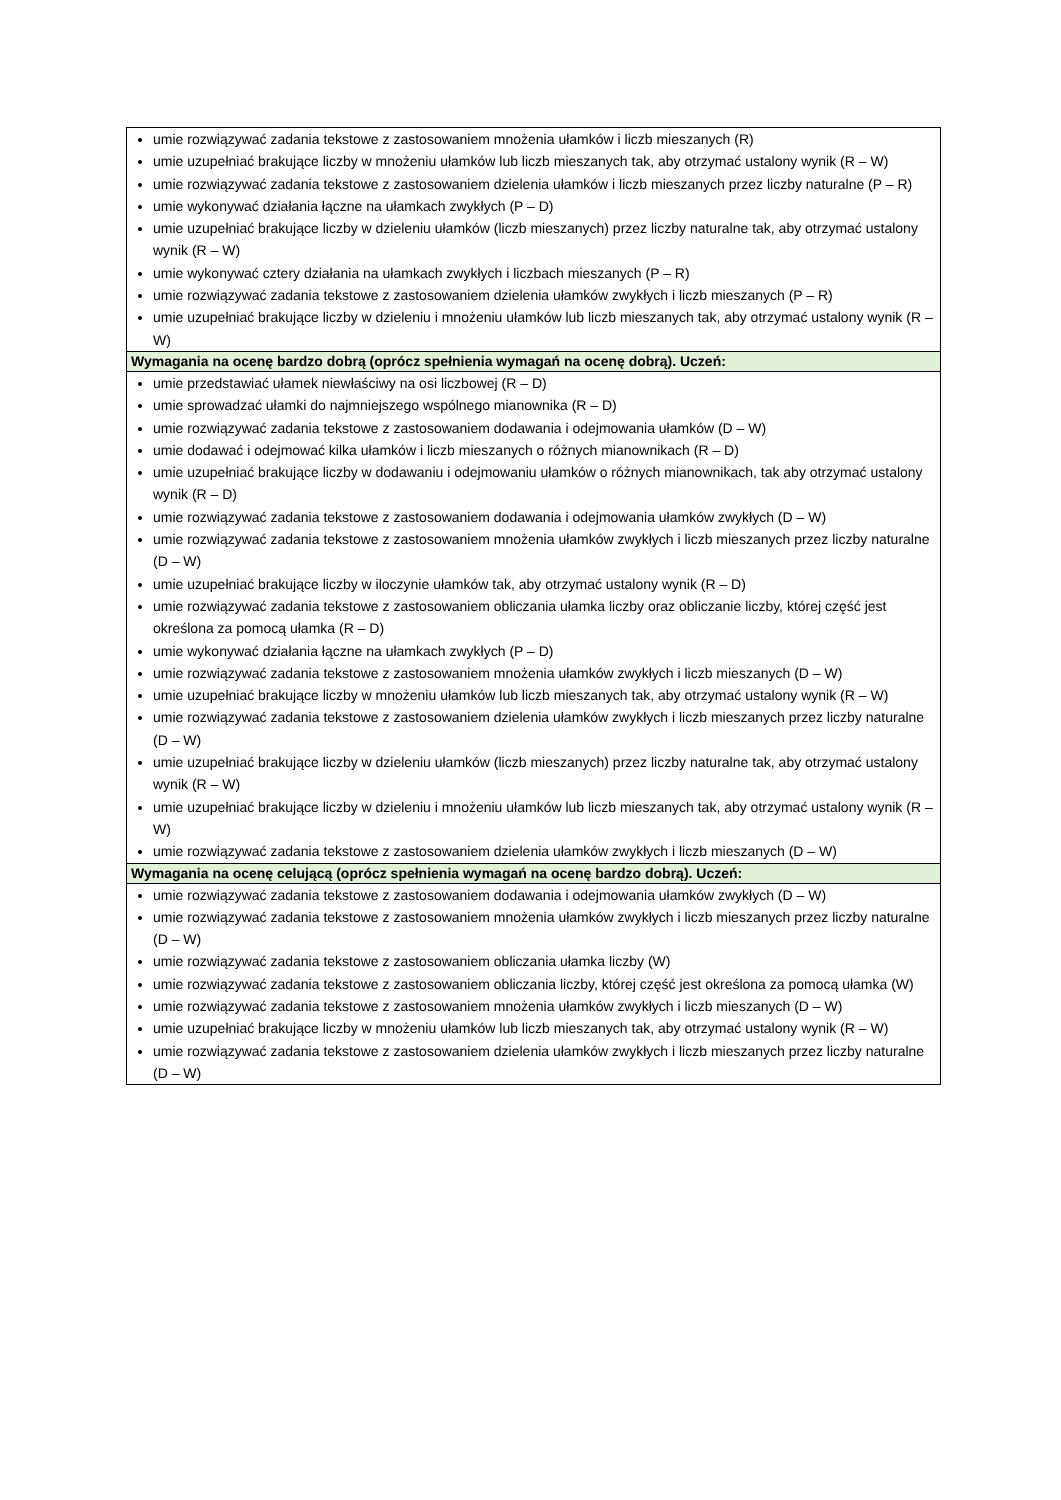| umie rozwiązywać zadania tekstowe z zastosowaniem mnożenia ułamków i liczb mieszanych (R) umie uzupełniać brakujące liczby w mnożeniu ułamków lub liczb mieszanych tak, aby otrzymać ustalony wynik (R – W) umie rozwiązywać zadania tekstowe z zastosowaniem dzielenia ułamków i liczb mieszanych przez liczby naturalne (P – R) umie wykonywać działania łączne na ułamkach zwykłych (P – D) umie uzupełniać brakujące liczby w dzieleniu ułamków (liczb mieszanych) przez liczby naturalne tak, aby otrzymać ustalony wynik (R – W) umie wykonywać cztery działania na ułamkach zwykłych i liczbach mieszanych (P – R) umie rozwiązywać zadania tekstowe z zastosowaniem dzielenia ułamków zwykłych i liczb mieszanych (P – R) umie uzupełniać brakujące liczby w dzieleniu i mnożeniu ułamków lub liczb mieszanych tak, aby otrzymać ustalony wynik (R – W) |
| Wymagania na ocenę bardzo dobrą (oprócz spełnienia wymagań na ocenę dobrą). Uczeń: |
| umie przedstawiać ułamek niewłaściwy na osi liczbowej (R – D) umie sprowadzać ułamki do najmniejszego wspólnego mianownika (R – D) umie rozwiązywać zadania tekstowe z zastosowaniem dodawania i odejmowania ułamków (D – W) umie dodawać i odejmować kilka ułamków i liczb mieszanych o różnych mianownikach (R – D) umie uzupełniać brakujące liczby w dodawaniu i odejmowaniu ułamków o różnych mianownikach, tak aby otrzymać ustalony wynik (R – D) umie rozwiązywać zadania tekstowe z zastosowaniem dodawania i odejmowania ułamków zwykłych (D – W) umie rozwiązywać zadania tekstowe z zastosowaniem mnożenia ułamków zwykłych i liczb mieszanych przez liczby naturalne (D – W) umie uzupełniać brakujące liczby w iloczynie ułamków tak, aby otrzymać ustalony wynik (R – D) umie rozwiązywać zadania tekstowe z zastosowaniem obliczania ułamka liczby oraz obliczanie liczby, której część jest określona za pomocą ułamka (R – D) umie wykonywać działania łączne na ułamkach zwykłych (P – D) umie rozwiązywać zadania tekstowe z zastosowaniem mnożenia ułamków zwykłych i liczb mieszanych (D – W) umie uzupełniać brakujące liczby w mnożeniu ułamków lub liczb mieszanych tak, aby otrzymać ustalony wynik (R – W) umie rozwiązywać zadania tekstowe z zastosowaniem dzielenia ułamków zwykłych i liczb mieszanych przez liczby naturalne (D – W) umie uzupełniać brakujące liczby w dzieleniu ułamków (liczb mieszanych) przez liczby naturalne tak, aby otrzymać ustalony wynik (R – W) umie uzupełniać brakujące liczby w dzieleniu i mnożeniu ułamków lub liczb mieszanych tak, aby otrzymać ustalony wynik (R – W) umie rozwiązywać zadania tekstowe z zastosowaniem dzielenia ułamków zwykłych i liczb mieszanych (D – W) |
| Wymagania na ocenę celującą (oprócz spełnienia wymagań na ocenę bardzo dobrą). Uczeń: |
| umie rozwiązywać zadania tekstowe z zastosowaniem dodawania i odejmowania ułamków zwykłych (D – W) umie rozwiązywać zadania tekstowe z zastosowaniem mnożenia ułamków zwykłych i liczb mieszanych przez liczby naturalne (D – W) umie rozwiązywać zadania tekstowe z zastosowaniem obliczania ułamka liczby (W) umie rozwiązywać zadania tekstowe z zastosowaniem obliczania liczby, której część jest określona za pomocą ułamka (W) umie rozwiązywać zadania tekstowe z zastosowaniem mnożenia ułamków zwykłych i liczb mieszanych (D – W) umie uzupełniać brakujące liczby w mnożeniu ułamków lub liczb mieszanych tak, aby otrzymać ustalony wynik (R – W) umie rozwiązywać zadania tekstowe z zastosowaniem dzielenia ułamków zwykłych i liczb mieszanych przez liczby naturalne (D – W) |